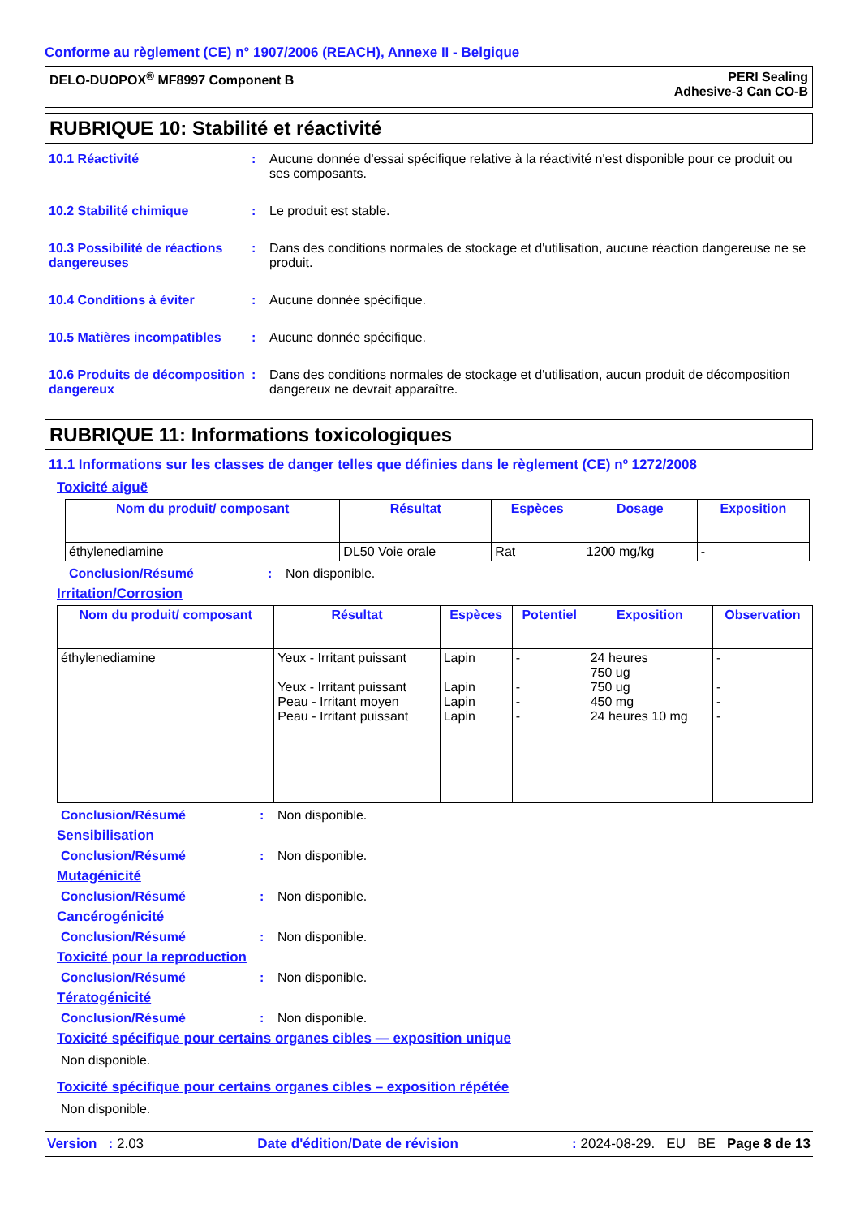Conforme au règlement (CE) n° 1907/2006 (REACH), Annexe II - Belgique
DELO-DUOPOX<sup>®</sup> MF8997 Component B
PERI Sealing
Adhesive-3 Can CO-B
RUBRIQUE 10: Stabilité et réactivité
10.1 Réactivité : Aucune donnée d'essai spécifique relative à la réactivité n'est disponible pour ce produit ou ses composants.
10.2 Stabilité chimique : Le produit est stable.
10.3 Possibilité de réactions dangereuses
: Dans des conditions normales de stockage et d'utilisation, aucune réaction dangereuse ne se produit.
10.4 Conditions à éviter : Aucune donnée spécifique.
10.5 Matières incompatibles
: Aucune donnée spécifique.
10.6 Produits de décomposition dangereux
: Dans des conditions normales de stockage et d'utilisation, aucun produit de décomposition dangereux ne devrait apparaître.
RUBRIQUE 11: Informations toxicologiques
11.1 Informations sur les classes de danger telles que définies dans le règlement (CE) nº 1272/2008
Toxicité aiguë
| Nom du produit/ composant | Résultat | Espèces | Dosage | Exposition |
| --- | --- | --- | --- | --- |
| éthylenediamine | DL50 Voie orale | Rat | 1200 mg/kg | - |
Conclusion/Résumé : Non disponible.
Irritation/Corrosion
| Nom du produit/ composant | Résultat | Espèces | Potentiel | Exposition | Observation |
| --- | --- | --- | --- | --- | --- |
| éthylenediamine | Yeux - Irritant puissant Yeux - Irritant puissant Peau - Irritant moyen Peau - Irritant puissant | Lapin Lapin Lapin Lapin | - - - - | 24 heures 750 ug 750 ug 450 mg 24 heures 10 mg | - - - - |
Conclusion/Résumé : Non disponible.
Sensibilisation
Conclusion/Résumé : Non disponible.
Mutagénicité
Conclusion/Résumé : Non disponible.
Cancérogénicité
Conclusion/Résumé : Non disponible.
Toxicité pour la reproduction
Conclusion/Résumé : Non disponible.
Tératogénicité
Conclusion/Résumé : Non disponible.
Toxicité spécifique pour certains organes cibles — exposition unique
Non disponible.
Toxicité spécifique pour certains organes cibles – exposition répétée
Non disponible.
Version : 2.03 Date d'édition/Date de révision: 2024-08-29. EU BE Page 8 de 13